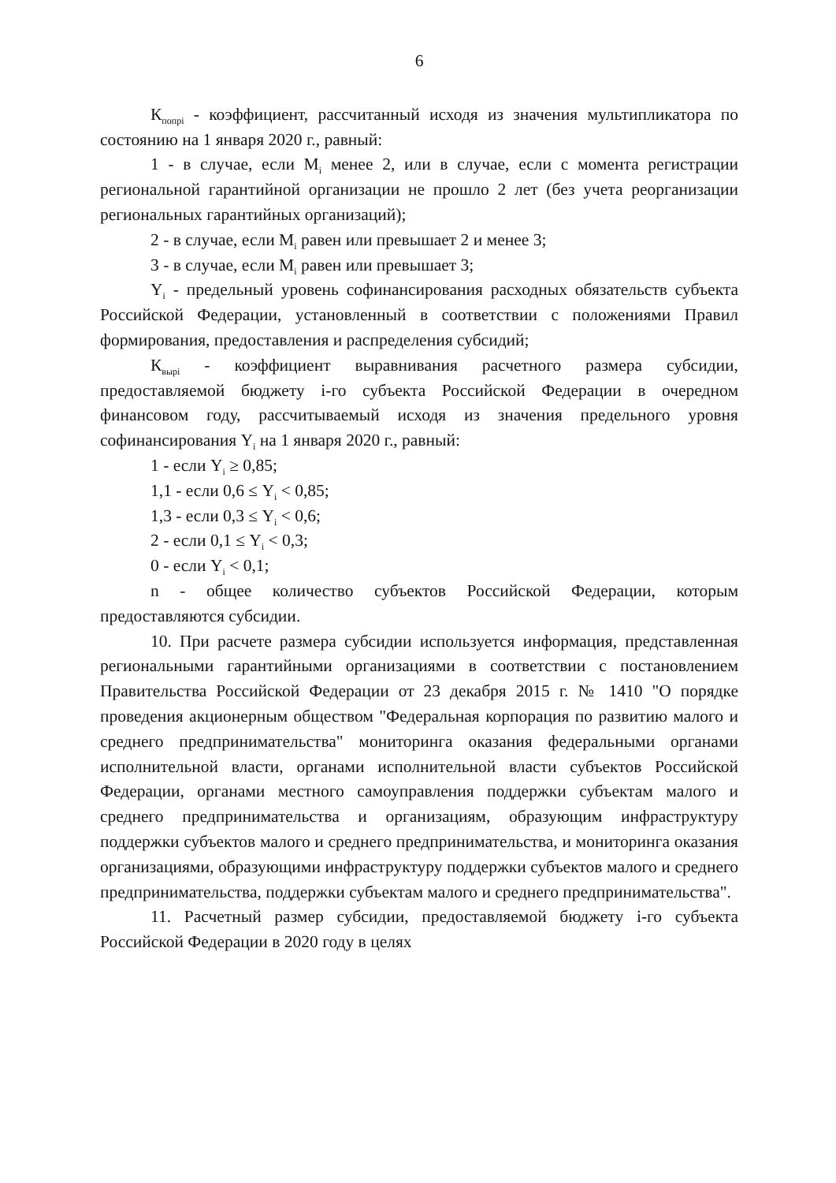6
К<sub>попрi</sub> - коэффициент, рассчитанный исходя из значения мультипликатора по состоянию на 1 января 2020 г., равный:
1 - в случае, если М<sub>i</sub> менее 2, или в случае, если с момента регистрации региональной гарантийной организации не прошло 2 лет (без учета реорганизации региональных гарантийных организаций);
2 - в случае, если М<sub>i</sub> равен или превышает 2 и менее 3;
3 - в случае, если М<sub>i</sub> равен или превышает 3;
Y<sub>i</sub> - предельный уровень софинансирования расходных обязательств субъекта Российской Федерации, установленный в соответствии с положениями Правил формирования, предоставления и распределения субсидий;
К<sub>вырi</sub> - коэффициент выравнивания расчетного размера субсидии, предоставляемой бюджету i-го субъекта Российской Федерации в очередном финансовом году, рассчитываемый исходя из значения предельного уровня софинансирования Y<sub>i</sub> на 1 января 2020 г., равный:
1 - если Y<sub>i</sub> ≥ 0,85;
1,1 - если 0,6 ≤ Y<sub>i</sub> < 0,85;
1,3 - если 0,3 ≤ Y<sub>i</sub> < 0,6;
2 - если 0,1 ≤ Y<sub>i</sub> < 0,3;
0 - если Y<sub>i</sub> < 0,1;
n - общее количество субъектов Российской Федерации, которым предоставляются субсидии.
10. При расчете размера субсидии используется информация, представленная региональными гарантийными организациями в соответствии с постановлением Правительства Российской Федерации от 23 декабря 2015 г. № 1410 "О порядке проведения акционерным обществом "Федеральная корпорация по развитию малого и среднего предпринимательства" мониторинга оказания федеральными органами исполнительной власти, органами исполнительной власти субъектов Российской Федерации, органами местного самоуправления поддержки субъектам малого и среднего предпринимательства и организациям, образующим инфраструктуру поддержки субъектов малого и среднего предпринимательства, и мониторинга оказания организациями, образующими инфраструктуру поддержки субъектов малого и среднего предпринимательства, поддержки субъектам малого и среднего предпринимательства".
11. Расчетный размер субсидии, предоставляемой бюджету i-го субъекта Российской Федерации в 2020 году в целях